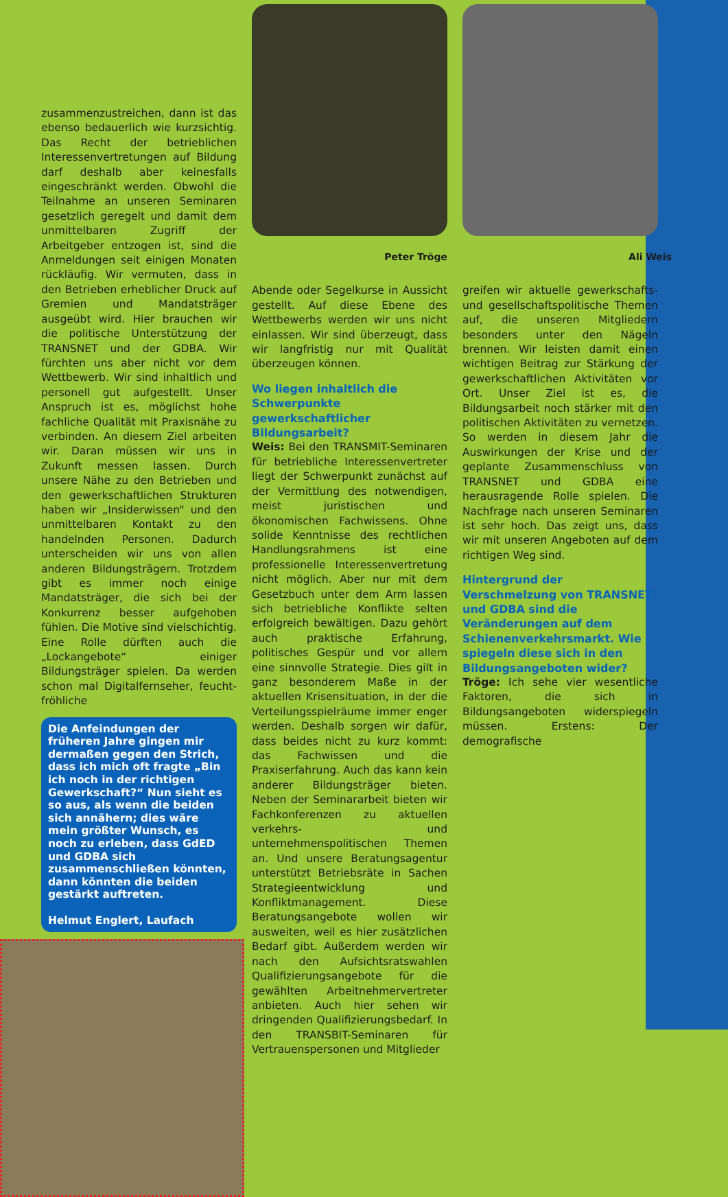zusammenzustreichen, dann ist das ebenso bedauerlich wie kurzsichtig. Das Recht der betrieblichen Interessenvertretungen auf Bildung darf deshalb aber keinesfalls eingeschränkt werden. Obwohl die Teilnahme an unseren Seminaren gesetzlich geregelt und damit dem unmittelbaren Zugriff der Arbeitgeber entzogen ist, sind die Anmeldungen seit einigen Monaten rückläufig. Wir vermuten, dass in den Betrieben erheblicher Druck auf Gremien und Mandatsträger ausgeübt wird. Hier brauchen wir die politische Unterstützung der TRANSNET und der GDBA. Wir fürchten uns aber nicht vor dem Wettbewerb. Wir sind inhaltlich und personell gut aufgestellt. Unser Anspruch ist es, möglichst hohe fachliche Qualität mit Praxisnähe zu verbinden. An diesem Ziel arbeiten wir. Daran müssen wir uns in Zukunft messen lassen. Durch unsere Nähe zu den Betrieben und den gewerkschaftlichen Strukturen haben wir „Insiderwissen“ und den unmittelbaren Kontakt zu den handelnden Personen. Dadurch unterscheiden wir uns von allen anderen Bildungsträgern. Trotzdem gibt es immer noch einige Mandatsträger, die sich bei der Konkurrenz besser aufgehoben fühlen. Die Motive sind vielschichtig. Eine Rolle dürften auch die „Lockangebote“ einiger Bildungsträger spielen. Da werden schon mal Digitalfernseher, feucht-fröhliche
Die Anfeindungen der früheren Jahre gingen mir dermaßen gegen den Strich, dass ich mich oft fragte „Bin ich noch in der richtigen Gewerkschaft?“ Nun sieht es so aus, als wenn die beiden sich annähern; dies wäre mein größter Wunsch, es noch zu erleben, dass GdED und GDBA sich zusammenschließen könnten, dann könnten die beiden gestärkt auftreten.
Helmut Englert, Laufach
Peter Tröge
Abende oder Segelkurse in Aussicht gestellt. Auf diese Ebene des Wettbewerbs werden wir uns nicht einlassen. Wir sind überzeugt, dass wir langfristig nur mit Qualität überzeugen können.
Wo liegen inhaltlich die Schwerpunkte gewerkschaftlicher Bildungsarbeit?
Weis: Bei den TRANSMIT-Seminaren für betriebliche Interessenvertreter liegt der Schwerpunkt zunächst auf der Vermittlung des notwendigen, meist juristischen und ökonomischen Fachwissens. Ohne solide Kenntnisse des rechtlichen Handlungsrahmens ist eine professionelle Interessenvertretung nicht möglich. Aber nur mit dem Gesetzbuch unter dem Arm lassen sich betriebliche Konflikte selten erfolgreich bewältigen. Dazu gehört auch praktische Erfahrung, politisches Gespür und vor allem eine sinnvolle Strategie. Dies gilt in ganz besonderem Maße in der aktuellen Krisensituation, in der die Verteilungsspielräume immer enger werden. Deshalb sorgen wir dafür, dass beides nicht zu kurz kommt: das Fachwissen und die Praxiserfahrung. Auch das kann kein anderer Bildungsträger bieten. Neben der Seminararbeit bieten wir Fachkonferenzen zu aktuellen verkehrs- und unternehmenspolitischen Themen an. Und unsere Beratungsagentur unterstützt Betriebsräte in Sachen Strategieentwicklung und Konfliktmanagement. Diese Beratungsangebote wollen wir ausweiten, weil es hier zusätzlichen Bedarf gibt. Außerdem werden wir nach den Aufsichtsratswahlen Qualifizierungsangebote für die gewählten Arbeitnehmervertreter anbieten. Auch hier sehen wir dringenden Qualifizierungsbedarf. In den TRANSBIT-Seminaren für Vertrauenspersonen und Mitglieder
Ali Weis
greifen wir aktuelle gewerkschafts- und gesellschaftspolitische Themen auf, die unseren Mitgliedern besonders unter den Nägeln brennen. Wir leisten damit einen wichtigen Beitrag zur Stärkung der gewerkschaftlichen Aktivitäten vor Ort. Unser Ziel ist es, die Bildungsarbeit noch stärker mit den politischen Aktivitäten zu vernetzen. So werden in diesem Jahr die Auswirkungen der Krise und der geplante Zusammenschluss von TRANSNET und GDBA eine herausragende Rolle spielen. Die Nachfrage nach unseren Seminaren ist sehr hoch. Das zeigt uns, dass wir mit unseren Angeboten auf dem richtigen Weg sind.
Hintergrund der Verschmelzung von TRANSNET und GDBA sind die Veränderungen auf dem Schienenverkehrsmarkt. Wie spiegeln diese sich in den Bildungsangeboten wider?
Tröge: Ich sehe vier wesentliche Faktoren, die sich in Bildungsangeboten widerspiegeln müssen. Erstens: Der demografische